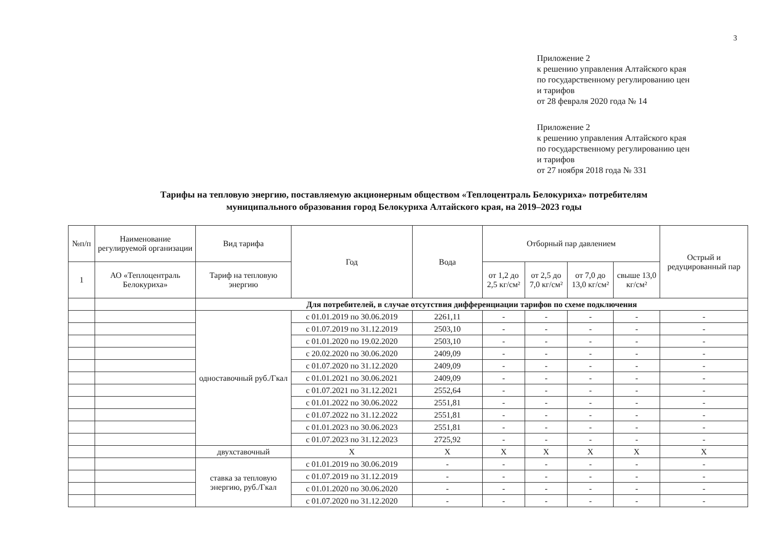3
Приложение 2
к решению управления Алтайского края
по государственному регулированию цен
и тарифов
от 28 февраля 2020 года № 14
Приложение 2
к решению управления Алтайского края
по государственному регулированию цен
и тарифов
от 27 ноября 2018 года № 331
Тарифы на тепловую энергию, поставляемую акционерным обществом «Теплоцентраль Белокуриха» потребителям муниципального образования город Белокуриха Алтайского края, на 2019–2023 годы
| №п/п | Наименование регулируемой организации | Вид тарифа | Год | Вода | Отборный пар давлением | | | | Острый и редуцированный пар |
| --- | --- | --- | --- | --- | --- | --- | --- | --- | --- |
| 1 | АО «Теплоцентраль Белокуриха» | Тариф на тепловую энергию | | | | | | | |
| | | | | | от 1,2 до 2,5 кг/см² | от 2,5 до 7,0 кг/см² | от 7,0 до 13,0 кг/см² | свыше 13,0 кг/см² | |
| | | Для потребителей, в случае отсутствия дифференциации тарифов по схеме подключения | | | | | | | |
| | | одноставочный руб./Гкал | с 01.01.2019 по 30.06.2019 | 2261,11 | - | - | - | - | - |
| | | | с 01.07.2019 по 31.12.2019 | 2503,10 | - | - | - | - | - |
| | | | с 01.01.2020 по 19.02.2020 | 2503,10 | - | - | - | - | - |
| | | | с 20.02.2020 по 30.06.2020 | 2409,09 | - | - | - | - | - |
| | | | с 01.07.2020 по 31.12.2020 | 2409,09 | - | - | - | - | - |
| | | | с 01.01.2021 по 30.06.2021 | 2409,09 | - | - | - | - | - |
| | | | с 01.07.2021 по 31.12.2021 | 2552,64 | - | - | - | - | - |
| | | | с 01.01.2022 по 30.06.2022 | 2551,81 | - | - | - | - | - |
| | | | с 01.07.2022 по 31.12.2022 | 2551,81 | - | - | - | - | - |
| | | | с 01.01.2023 по 30.06.2023 | 2551,81 | - | - | - | - | - |
| | | | с 01.07.2023 по 31.12.2023 | 2725,92 | - | - | - | - | - |
| | | двухставочный | X | X | X | X | X | X | X |
| | | ставка за тепловую энергию, руб./Гкал | с 01.01.2019 по 30.06.2019 | - | - | - | - | - | - |
| | | | с 01.07.2019 по 31.12.2019 | - | - | - | - | - | - |
| | | | с 01.01.2020 по 30.06.2020 | - | - | - | - | - | - |
| | | | с 01.07.2020 по 31.12.2020 | - | - | - | - | - | - |